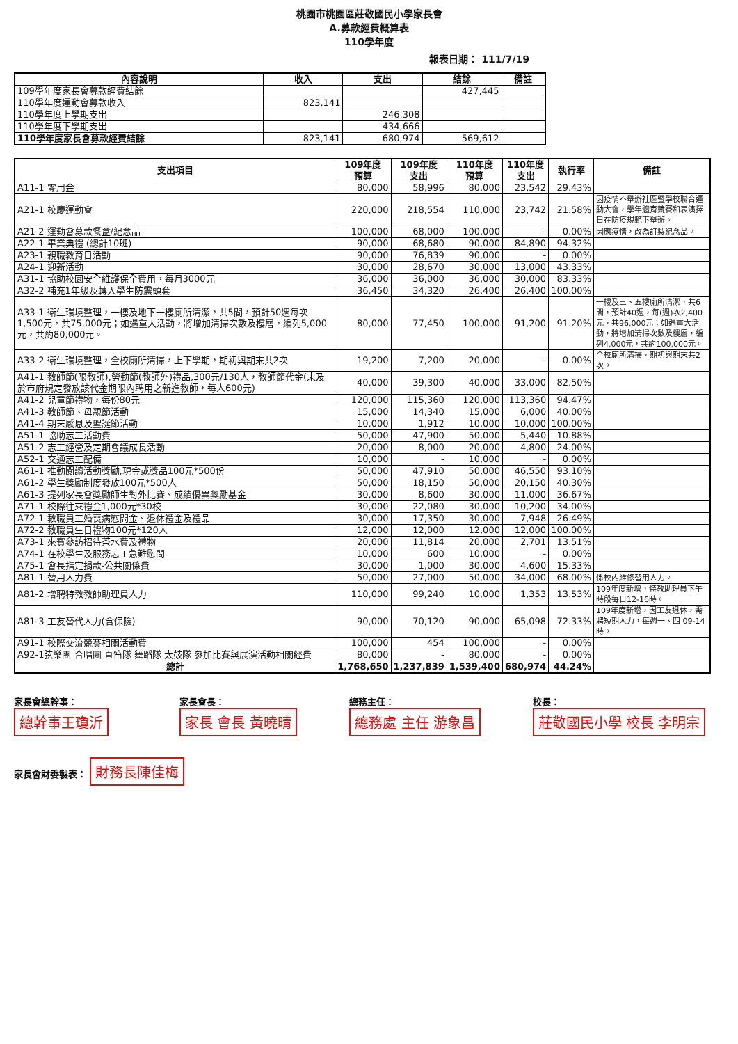桃園市桃園區莊敬國民小學家長會
A.募款經費概算表
110學年度
報表日期： 111/7/19
| 內容說明 | 收入 | 支出 | 結餘 | 備註 |
| --- | --- | --- | --- | --- |
| 109學年度家長會募款經費結餘 | | | 427,445 | |
| 110學年度運動會募款收入 | 823,141 | | | |
| 110學年度上學期支出 | | 246,308 | | |
| 110學年度下學期支出 | | 434,666 | | |
| 110學年度家長會募款經費結餘 | 823,141 | 680,974 | 569,612 | |
| 支出項目 | 109年度 預算 | 109年度 支出 | 110年度 預算 | 110年度 支出 | 執行率 | 備註 |
| --- | --- | --- | --- | --- | --- | --- |
| A11-1 零用金 | 80,000 | 58,996 | 80,000 | 23,542 | 29.43% | |
| A21-1 校慶運動會 | 220,000 | 218,554 | 110,000 | 23,742 | 21.58% | 因疫情不舉辦社區暨學校聯合運動大會，學年體育競賽和表演擇日在防疫規範下舉辦。 |
| A21-2 運動會募款餐盒/紀念品 | 100,000 | 68,000 | 100,000 | - | 0.00% | 因應疫情，改為訂製紀念品。 |
| A22-1 畢業典禮 (總計10班) | 90,000 | 68,680 | 90,000 | 84,890 | 94.32% | |
| A23-1 親職教育日活動 | 90,000 | 76,839 | 90,000 | - | 0.00% | |
| A24-1 迎新活動 | 30,000 | 28,670 | 30,000 | 13,000 | 43.33% | |
| A31-1 協助校園安全維護保全費用，每月3000元 | 36,000 | 36,000 | 36,000 | 30,000 | 83.33% | |
| A32-2 補充1年級及轉入學生防震頭套 | 36,450 | 34,320 | 26,400 | 26,400 | 100.00% | |
| A33-1 衛生環境整理，一樓及地下一樓廁所清潔，共5間，預計50週每次1,500元，共75,000元；如遇重大活動，將增加清掃次數及樓層，編列5,000元，共約80,000元。 | 80,000 | 77,450 | 100,000 | 91,200 | 91.20% | 一樓及三、五樓廁所清潔，共6間，預計40週，每(週)次2,400元，共96,000元；如遇重大活動，將增加清掃次數及樓層，編列4,000元，共約100,000元。 |
| A33-2 衛生環境整理，全校廁所清掃，上下學期，期初與期末共2次 | 19,200 | 7,200 | 20,000 | - | 0.00% | 全校廁所清掃，期初與期末共2次。 |
| A41-1 教師節(限教師),勞動節(教師外)禮品,300元/130人，教師節代金(未及於市府規定發放該代金期限內聘用之新進教師，每人600元) | 40,000 | 39,300 | 40,000 | 33,000 | 82.50% | |
| A41-2 兒童節禮物，每份80元 | 120,000 | 115,360 | 120,000 | 113,360 | 94.47% | |
| A41-3 教師節、母親節活動 | 15,000 | 14,340 | 15,000 | 6,000 | 40.00% | |
| A41-4 期末感恩及聖誕節活動 | 10,000 | 1,912 | 10,000 | 10,000 | 100.00% | |
| A51-1 協助志工活動費 | 50,000 | 47,900 | 50,000 | 5,440 | 10.88% | |
| A51-2 志工經營及定期會議成長活動 | 20,000 | 8,000 | 20,000 | 4,800 | 24.00% | |
| A52-1 交通志工配備 | 10,000 | - | 10,000 | - | 0.00% | |
| A61-1 推動閱讀活動獎勵,現金或獎品100元*500份 | 50,000 | 47,910 | 50,000 | 46,550 | 93.10% | |
| A61-2 學生獎勵制度發放100元*500人 | 50,000 | 18,150 | 50,000 | 20,150 | 40.30% | |
| A61-3 提列家長會獎勵師生對外比賽、成績優異獎勵基金 | 30,000 | 8,600 | 30,000 | 11,000 | 36.67% | |
| A71-1 校際往來禮金1,000元*30校 | 30,000 | 22,080 | 30,000 | 10,200 | 34.00% | |
| A72-1 教職員工婚喪病慰問金、退休禮金及禮品 | 30,000 | 17,350 | 30,000 | 7,948 | 26.49% | |
| A72-2 教職員生日禮物100元*120人 | 12,000 | 12,000 | 12,000 | 12,000 | 100.00% | |
| A73-1 來賓參訪招待茶水費及禮物 | 20,000 | 11,814 | 20,000 | 2,701 | 13.51% | |
| A74-1 在校學生及服務志工急難慰問 | 10,000 | 600 | 10,000 | - | 0.00% | |
| A75-1 會長指定捐款-公共關係費 | 30,000 | 1,000 | 30,000 | 4,600 | 15.33% | |
| A81-1 替用人力費 | 50,000 | 27,000 | 50,000 | 34,000 | 68.00% | 係校內維修替用人力。 |
| A81-2 增聘特教教師助理員人力 | 110,000 | 99,240 | 10,000 | 1,353 | 13.53% | 109年度新增，特教助理員下午時段每日12-16時。 |
| A81-3 工友替代人力(含保險) | 90,000 | 70,120 | 90,000 | 65,098 | 72.33% | 109年度新增，因工友退休，需聘短期人力，每週一、四 09-14時。 |
| A91-1 校際交流競賽相關活動費 | 100,000 | 454 | 100,000 | - | 0.00% | |
| A92-1弦樂團 合唱團 直笛隊 舞蹈隊 太鼓隊 參加比賽與展演活動相關經費 | 80,000 | - | 80,000 | - | 0.00% | |
| 總計 | 1,768,650 | 1,237,839 | 1,539,400 | 680,974 | 44.24% | |
家長會總幹事： 總幹事王瓊沂
家長會長： 家長 會長 黃曉晴
總務主任： 總務處 主任 游象昌
校長： 莊敬國民小學 校長 李明宗
家長會財委製表： 財務長陳佳梅